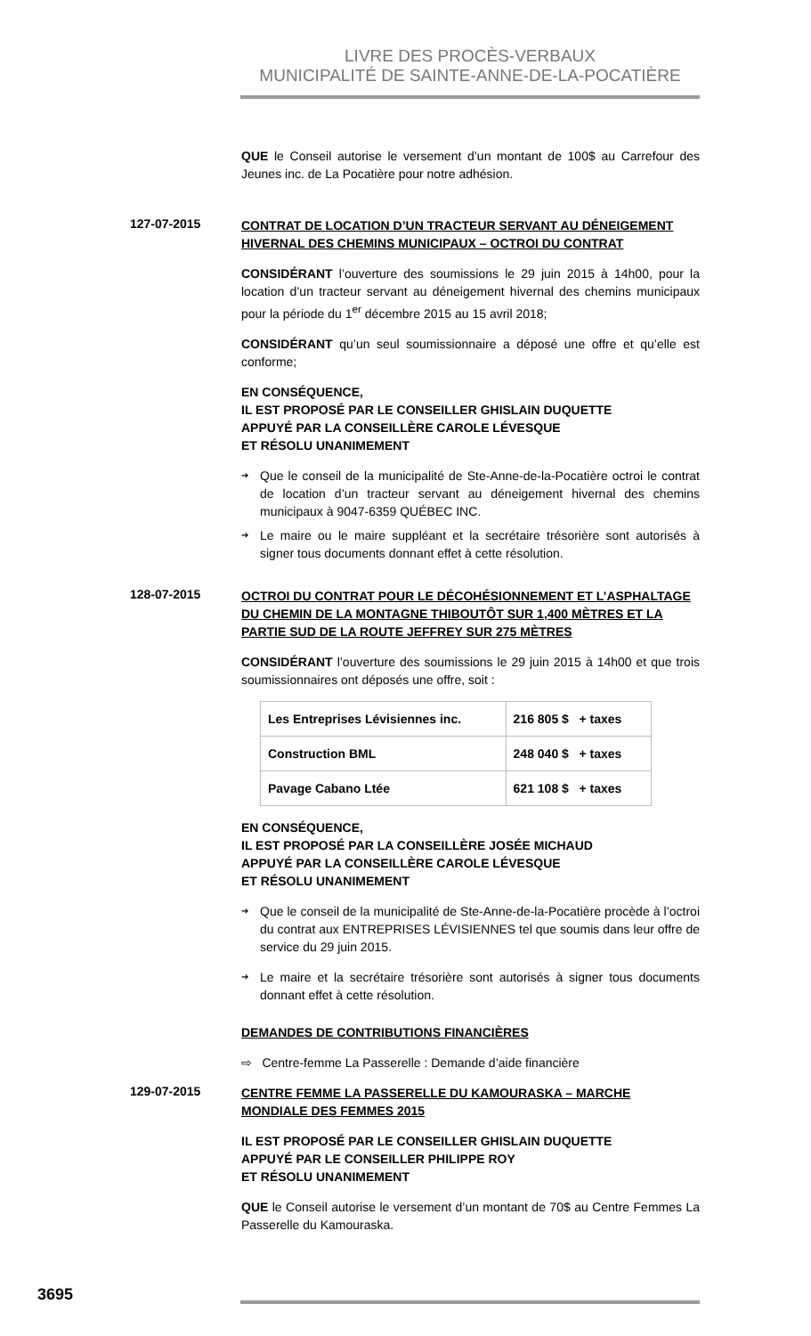LIVRE DES PROCÈS-VERBAUX
MUNICIPALITÉ DE SAINTE-ANNE-DE-LA-POCATIÈRE
QUE le Conseil autorise le versement d’un montant de 100$ au Carrefour des Jeunes inc. de La Pocatière pour notre adhésion.
127-07-2015
CONTRAT DE LOCATION D’UN TRACTEUR SERVANT AU DÉNEIGEMENT HIVERNAL DES CHEMINS MUNICIPAUX – OCTROI DU CONTRAT
CONSIDÉRANT l’ouverture des soumissions le 29 juin 2015 à 14h00, pour la location d’un tracteur servant au déneigement hivernal des chemins municipaux pour la période du 1<sup>er</sup> décembre 2015 au 15 avril 2018;
CONSIDÉRANT qu’un seul soumissionnaire a déposé une offre et qu’elle est conforme;
EN CONSÉQUENCE,
IL EST PROPOSÉ PAR LE CONSEILLER GHISLAIN DUQUETTE
APPUYÉ PAR LA CONSEILLÈRE CAROLE LÉVESQUE
ET RÉSOLU UNANIMEMENT
➔ Que le conseil de la municipalité de Ste-Anne-de-la-Pocatière octroi le contrat de location d’un tracteur servant au déneigement hivernal des chemins municipaux à 9047-6359 QUÉBEC INC.
➔ Le maire ou le maire suppléant et la secrétaire trésorière sont autorisés à signer tous documents donnant effet à cette résolution.
128-07-2015
OCTROI DU CONTRAT POUR LE DÉCOHÉSIONNEMENT ET L’ASPHALTAGE DU CHEMIN DE LA MONTAGNE THIBOUTÔT SUR 1,400 MÈTRES ET LA PARTIE SUD DE LA ROUTE JEFFREY SUR 275 MÈTRES
CONSIDÉRANT l’ouverture des soumissions le 29 juin 2015 à 14h00 et que trois soumissionnaires ont déposés une offre, soit :
| Les Entreprises Lévisiennes inc. | 216 805 $ + taxes |
| Construction BML | 248 040 $ + taxes |
| Pavage Cabano Ltée | 621 108 $ + taxes |
EN CONSÉQUENCE,
IL EST PROPOSÉ PAR LA CONSEILLÈRE JOSÉE MICHAUD
APPUYÉ PAR LA CONSEILLÈRE CAROLE LÉVESQUE
ET RÉSOLU UNANIMEMENT
➔ Que le conseil de la municipalité de Ste-Anne-de-la-Pocatière procède à l’octroi du contrat aux ENTREPRISES LÉVISIENNES tel que soumis dans leur offre de service du 29 juin 2015.
➔ Le maire et la secrétaire trésorière sont autorisés à signer tous documents donnant effet à cette résolution.
DEMANDES DE CONTRIBUTIONS FINANCIÈRES
⇨ Centre-femme La Passerelle : Demande d’aide financière
129-07-2015
CENTRE FEMME LA PASSERELLE DU KAMOURASKA – MARCHE MONDIALE DES FEMMES 2015
IL EST PROPOSÉ PAR LE CONSEILLER GHISLAIN DUQUETTE
APPUYÉ PAR LE CONSEILLER PHILIPPE ROY
ET RÉSOLU UNANIMEMENT
QUE le Conseil autorise le versement d’un montant de 70$ au Centre Femmes La Passerelle du Kamouraska.
3695